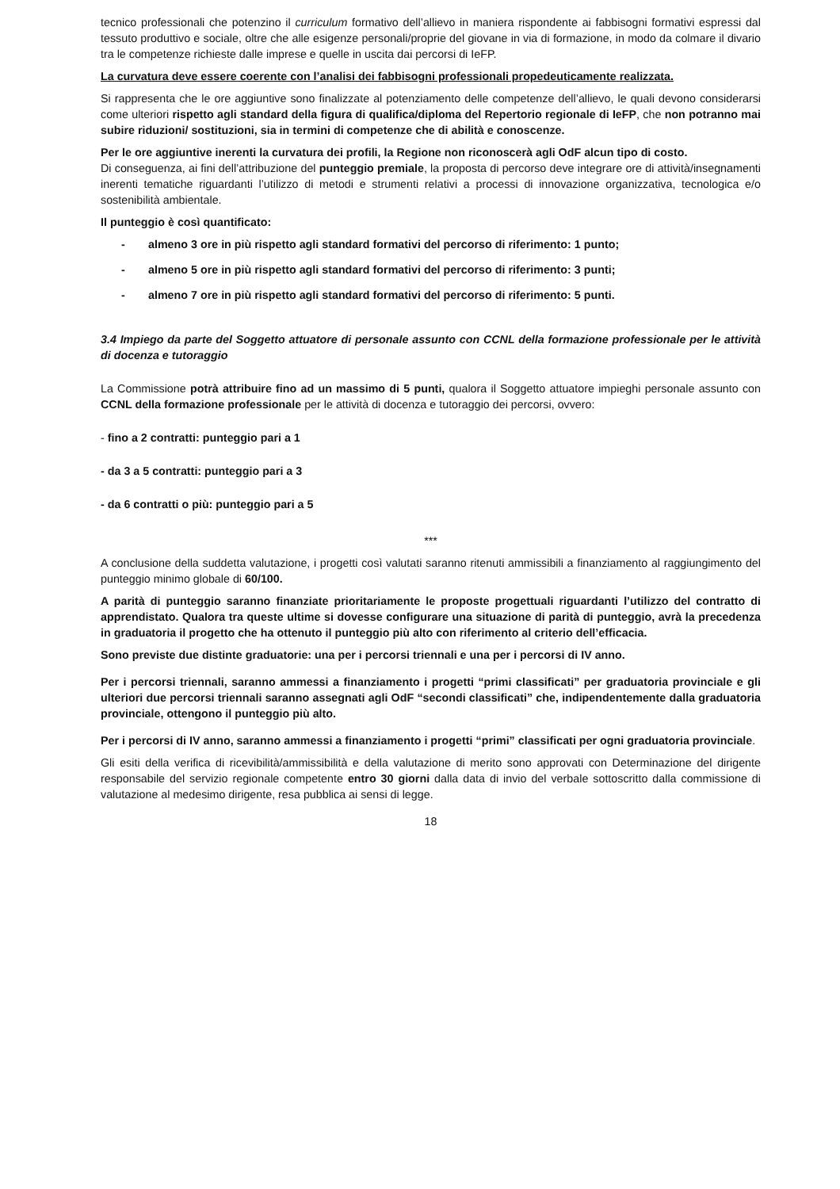tecnico professionali che potenzino il curriculum formativo dell’allievo in maniera rispondente ai fabbisogni formativi espressi dal tessuto produttivo e sociale, oltre che alle esigenze personali/proprie del giovane in via di formazione, in modo da colmare il divario tra le competenze richieste dalle imprese e quelle in uscita dai percorsi di IeFP.
La curvatura deve essere coerente con l’analisi dei fabbisogni professionali propedeuticamente realizzata.
Si rappresenta che le ore aggiuntive sono finalizzate al potenziamento delle competenze dell’allievo, le quali devono considerarsi come ulteriori rispetto agli standard della figura di qualifica/diploma del Repertorio regionale di IeFP, che non potranno mai subire riduzioni/ sostituzioni, sia in termini di competenze che di abilità e conoscenze.
Per le ore aggiuntive inerenti la curvatura dei profili, la Regione non riconoscerà agli OdF alcun tipo di costo.
Di conseguenza, ai fini dell’attribuzione del punteggio premiale, la proposta di percorso deve integrare ore di attività/insegnamenti inerenti tematiche riguardanti l’utilizzo di metodi e strumenti relativi a processi di innovazione organizzativa, tecnologica e/o sostenibilità ambientale.
Il punteggio è così quantificato:
- almeno 3 ore in più rispetto agli standard formativi del percorso di riferimento: 1 punto;
- almeno 5 ore in più rispetto agli standard formativi del percorso di riferimento: 3 punti;
- almeno 7 ore in più rispetto agli standard formativi del percorso di riferimento: 5 punti.
3.4 Impiego da parte del Soggetto attuatore di personale assunto con CCNL della formazione professionale per le attività di docenza e tutoraggio
La Commissione potrà attribuire fino ad un massimo di 5 punti, qualora il Soggetto attuatore impieghi personale assunto con CCNL della formazione professionale per le attività di docenza e tutoraggio dei percorsi, ovvero:
- fino a 2 contratti: punteggio pari a 1
- da 3 a 5 contratti: punteggio pari a 3
- da 6 contratti o più: punteggio pari a 5
***
A conclusione della suddetta valutazione, i progetti così valutati saranno ritenuti ammissibili a finanziamento al raggiungimento del punteggio minimo globale di 60/100.
A parità di punteggio saranno finanziate prioritariamente le proposte progettuali riguardanti l’utilizzo del contratto di apprendistato. Qualora tra queste ultime si dovesse configurare una situazione di parità di punteggio, avrà la precedenza in graduatoria il progetto che ha ottenuto il punteggio più alto con riferimento al criterio dell’efficacia.
Sono previste due distinte graduatorie: una per i percorsi triennali e una per i percorsi di IV anno.
Per i percorsi triennali, saranno ammessi a finanziamento i progetti “primi classificati” per graduatoria provinciale e gli ulteriori due percorsi triennali saranno assegnati agli OdF “secondi classificati” che, indipendentemente dalla graduatoria provinciale, ottengono il punteggio più alto.
Per i percorsi di IV anno, saranno ammessi a finanziamento i progetti “primi” classificati per ogni graduatoria provinciale.
Gli esiti della verifica di ricevibilità/ammissibilità e della valutazione di merito sono approvati con Determinazione del dirigente responsabile del servizio regionale competente entro 30 giorni dalla data di invio del verbale sottoscritto dalla commissione di valutazione al medesimo dirigente, resa pubblica ai sensi di legge.
18